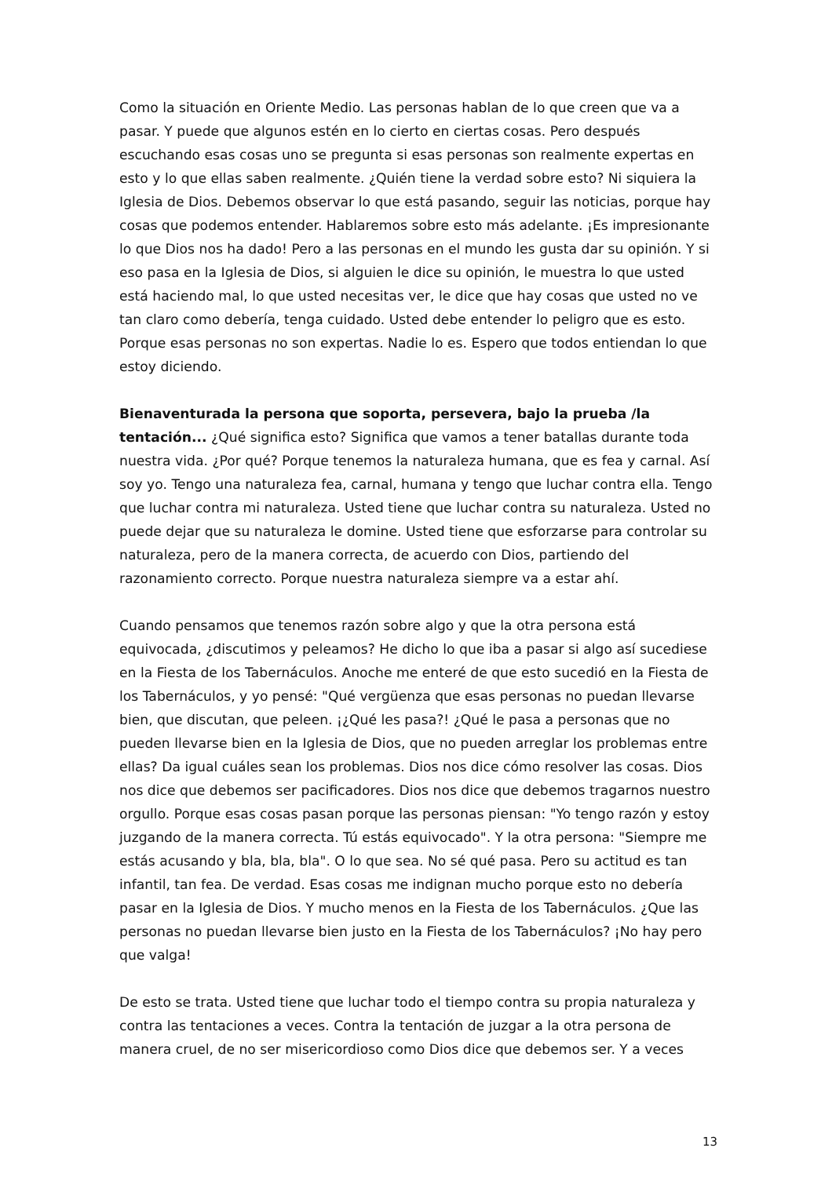Como la situación en Oriente Medio. Las personas hablan de lo que creen que va a pasar. Y puede que algunos estén en lo cierto en ciertas cosas. Pero después escuchando esas cosas uno se pregunta si esas personas son realmente expertas en esto y lo que ellas saben realmente. ¿Quién tiene la verdad sobre esto? Ni siquiera la Iglesia de Dios. Debemos observar lo que está pasando, seguir las noticias, porque hay cosas que podemos entender. Hablaremos sobre esto más adelante. ¡Es impresionante lo que Dios nos ha dado! Pero a las personas en el mundo les gusta dar su opinión. Y si eso pasa en la Iglesia de Dios, si alguien le dice su opinión, le muestra lo que usted está haciendo mal, lo que usted necesitas ver, le dice que hay cosas que usted no ve tan claro como debería, tenga cuidado. Usted debe entender lo peligro que es esto. Porque esas personas no son expertas. Nadie lo es. Espero que todos entiendan lo que estoy diciendo.
Bienaventurada la persona que soporta, persevera, bajo la prueba /la tentación... ¿Qué significa esto? Significa que vamos a tener batallas durante toda nuestra vida. ¿Por qué? Porque tenemos la naturaleza humana, que es fea y carnal. Así soy yo. Tengo una naturaleza fea, carnal, humana y tengo que luchar contra ella. Tengo que luchar contra mi naturaleza. Usted tiene que luchar contra su naturaleza. Usted no puede dejar que su naturaleza le domine. Usted tiene que esforzarse para controlar su naturaleza, pero de la manera correcta, de acuerdo con Dios, partiendo del razonamiento correcto. Porque nuestra naturaleza siempre va a estar ahí.
Cuando pensamos que tenemos razón sobre algo y que la otra persona está equivocada, ¿discutimos y peleamos? He dicho lo que iba a pasar si algo así sucediese en la Fiesta de los Tabernáculos. Anoche me enteré de que esto sucedió en la Fiesta de los Tabernáculos, y yo pensé: "Qué vergüenza que esas personas no puedan llevarse bien, que discutan, que peleen. ¡¿Qué les pasa?! ¿Qué le pasa a personas que no pueden llevarse bien en la Iglesia de Dios, que no pueden arreglar los problemas entre ellas? Da igual cuáles sean los problemas. Dios nos dice cómo resolver las cosas. Dios nos dice que debemos ser pacificadores. Dios nos dice que debemos tragarnos nuestro orgullo. Porque esas cosas pasan porque las personas piensan: "Yo tengo razón y estoy juzgando de la manera correcta. Tú estás equivocado". Y la otra persona: "Siempre me estás acusando y bla, bla, bla". O lo que sea. No sé qué pasa. Pero su actitud es tan infantil, tan fea. De verdad. Esas cosas me indignan mucho porque esto no debería pasar en la Iglesia de Dios. Y mucho menos en la Fiesta de los Tabernáculos. ¿Que las personas no puedan llevarse bien justo en la Fiesta de los Tabernáculos? ¡No hay pero que valga!
De esto se trata. Usted tiene que luchar todo el tiempo contra su propia naturaleza y contra las tentaciones a veces. Contra la tentación de juzgar a la otra persona de manera cruel, de no ser misericordioso como Dios dice que debemos ser. Y a veces
13